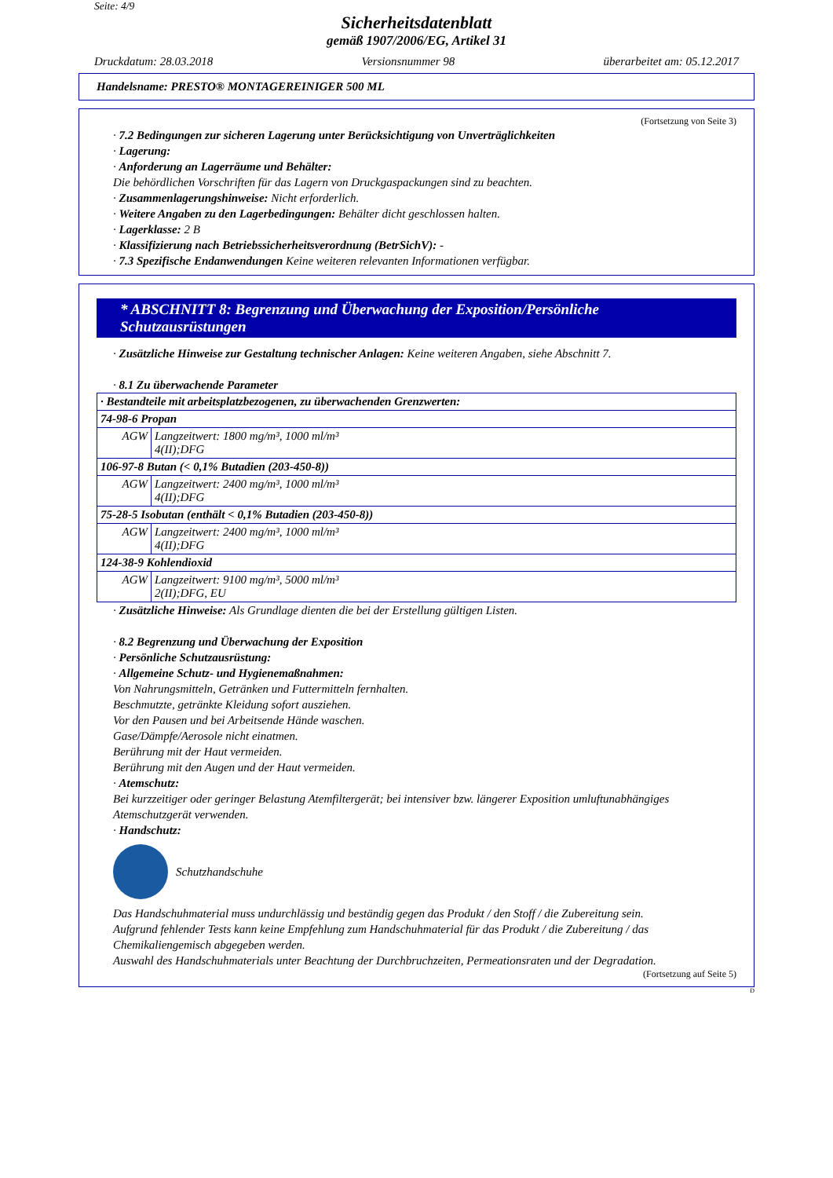Seite: 4/9
Sicherheitsdatenblatt
gemäß 1907/2006/EG, Artikel 31
Druckdatum: 28.03.2018 Versionsnummer 98 überarbeitet am: 05.12.2017
Handelsname: PRESTO® MONTAGEREINIGER 500 ML
(Fortsetzung von Seite 3)
· 7.2 Bedingungen zur sicheren Lagerung unter Berücksichtigung von Unverträglichkeiten
· Lagerung:
· Anforderung an Lagerräume und Behälter:
Die behördlichen Vorschriften für das Lagern von Druckgaspackungen sind zu beachten.
· Zusammenlagerungshinweise: Nicht erforderlich.
· Weitere Angaben zu den Lagerbedingungen: Behälter dicht geschlossen halten.
· Lagerklasse: 2 B
· Klassifizierung nach Betriebssicherheitsverordnung (BetrSichV): -
· 7.3 Spezifische Endanwendungen Keine weiteren relevanten Informationen verfügbar.
* ABSCHNITT 8: Begrenzung und Überwachung der Exposition/Persönliche Schutzausrüstungen
· Zusätzliche Hinweise zur Gestaltung technischer Anlagen: Keine weiteren Angaben, siehe Abschnitt 7.
· 8.1 Zu überwachende Parameter
| · Bestandteile mit arbeitsplatzbezogenen, zu überwachenden Grenzwerten: | |
| 74-98-6 Propan | |
| AGW | Langzeitwert: 1800 mg/m³, 1000 ml/m³ 4(II);DFG |
| 106-97-8 Butan (< 0,1% Butadien (203-450-8)) | |
| AGW | Langzeitwert: 2400 mg/m³, 1000 ml/m³ 4(II);DFG |
| 75-28-5 Isobutan (enthält < 0,1% Butadien (203-450-8)) | |
| AGW | Langzeitwert: 2400 mg/m³, 1000 ml/m³ 4(II);DFG |
| 124-38-9 Kohlendioxid | |
| AGW | Langzeitwert: 9100 mg/m³, 5000 ml/m³ 2(II);DFG, EU |
· Zusätzliche Hinweise: Als Grundlage dienten die bei der Erstellung gültigen Listen.
· 8.2 Begrenzung und Überwachung der Exposition
· Persönliche Schutzausrüstung:
· Allgemeine Schutz- und Hygienemaßnahmen:
Von Nahrungsmitteln, Getränken und Futtermitteln fernhalten.
Beschmutzte, getränkte Kleidung sofort ausziehen.
Vor den Pausen und bei Arbeitsende Hände waschen.
Gase/Dämpfe/Aerosole nicht einatmen.
Berührung mit der Haut vermeiden.
Berührung mit den Augen und der Haut vermeiden.
· Atemschutz:
Bei kurzzeitiger oder geringer Belastung Atemfiltergerät; bei intensiver bzw. längerer Exposition umluftunabhängiges Atemschutzgerät verwenden.
· Handschutz:
Schutzhandschuhe
Das Handschuhmaterial muss undurchlässig und beständig gegen das Produkt / den Stoff / die Zubereitung sein.
Aufgrund fehlender Tests kann keine Empfehlung zum Handschuhmaterial für das Produkt / die Zubereitung / das Chemikaliengemisch abgegeben werden.
Auswahl des Handschuhmaterials unter Beachtung der Durchbruchzeiten, Permeationsraten und der Degradation.
(Fortsetzung auf Seite 5)
D